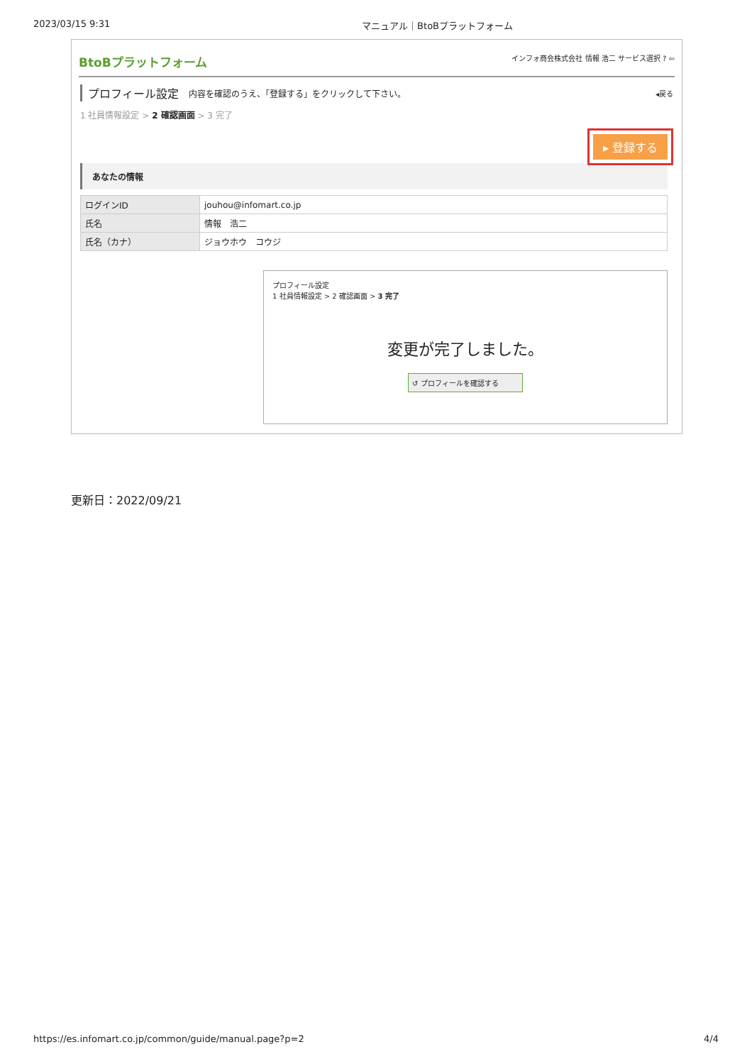2023/03/15 9:31 マニュアル｜BtoBプラットフォーム
BtoBプラットフォーム インフォ商会株式会社 情報 浩二 サービス選択 ? ⇦
プロフィール設定 内容を確認のうえ、「登録する」をクリックして下さい。 ◂戻る
1 社員情報設定 > 2 確認画面 > 3 完了
▸ 登録する
あなたの情報
| ログインID | jouhou@infomart.co.jp |
| 氏名 | 情報 浩二 |
| 氏名（カナ） | ジョウホウ コウジ |
プロフィール設定
1 社員情報設定 > 2 確認画面 > 3 完了
変更が完了しました。
↺ プロフィールを確認する
更新日：2022/09/21
https://es.infomart.co.jp/common/guide/manual.page?p=2 4/4